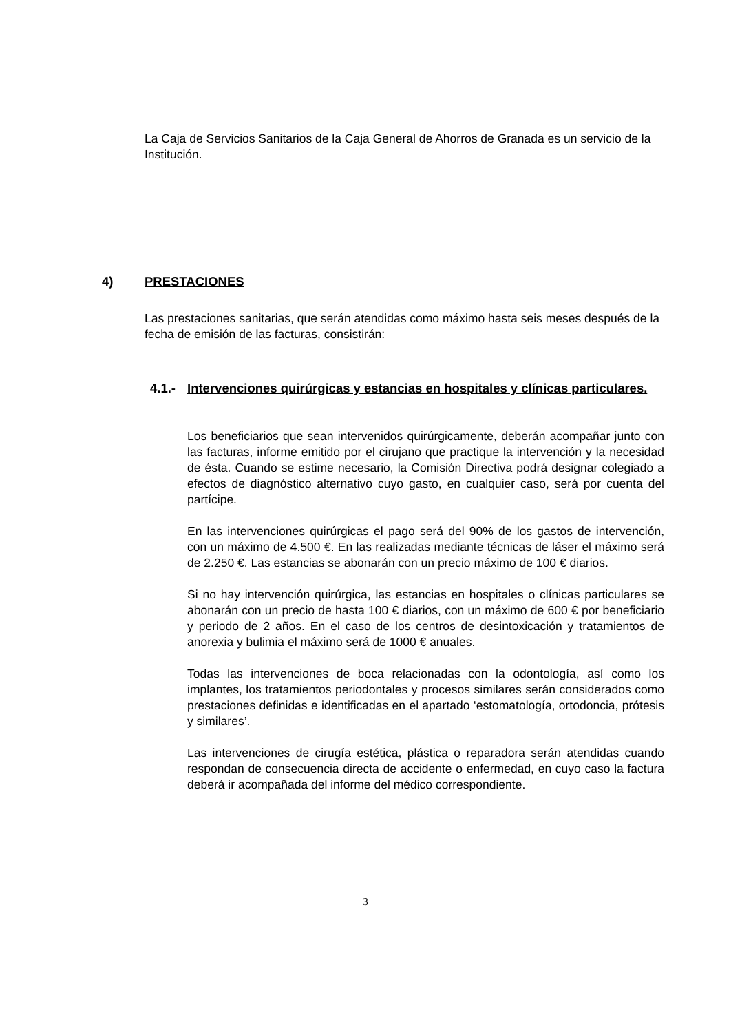La Caja de Servicios Sanitarios de la Caja General de Ahorros de Granada es un servicio de la Institución.
4) PRESTACIONES
Las prestaciones sanitarias, que serán atendidas como máximo hasta seis meses después de la fecha de emisión de las facturas, consistirán:
4.1.- Intervenciones quirúrgicas y estancias en hospitales y clínicas particulares.
Los beneficiarios que sean intervenidos quirúrgicamente, deberán acompañar junto con las facturas, informe emitido por el cirujano que practique la intervención y la necesidad de ésta. Cuando se estime necesario, la Comisión Directiva podrá designar colegiado a efectos de diagnóstico alternativo cuyo gasto, en cualquier caso, será por cuenta del partícipe.
En las intervenciones quirúrgicas el pago será del 90% de los gastos de intervención, con un máximo de 4.500 €. En las realizadas mediante técnicas de láser el máximo será de 2.250 €. Las estancias se abonarán con un precio máximo de 100 € diarios.
Si no hay intervención quirúrgica, las estancias en hospitales o clínicas particulares se abonarán con un precio de hasta 100 € diarios, con un máximo de 600 € por beneficiario y periodo de 2 años. En el caso de los centros de desintoxicación y tratamientos de anorexia y bulimia el máximo será de 1000 € anuales.
Todas las intervenciones de boca relacionadas con la odontología, así como los implantes, los tratamientos periodontales y procesos similares serán considerados como prestaciones definidas e identificadas en el apartado ‘estomatología, ortodoncia, prótesis y similares’.
Las intervenciones de cirugía estética, plástica o reparadora serán atendidas cuando respondan de consecuencia directa de accidente o enfermedad, en cuyo caso la factura deberá ir acompañada del informe del médico correspondiente.
3